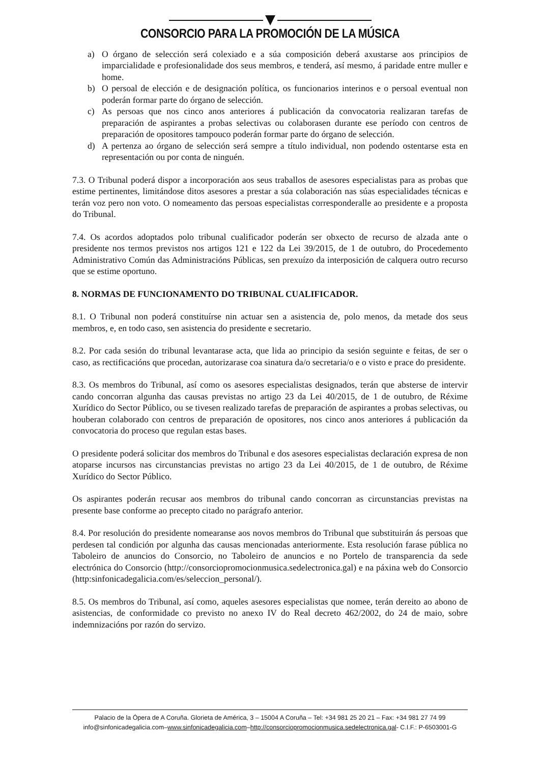CONSORCIO PARA LA PROMOCIÓN DE LA MÚSICA
a) O órgano de selección será colexiado e a súa composición deberá axustarse aos principios de imparcialidade e profesionalidade dos seus membros, e tenderá, así mesmo, á paridade entre muller e home.
b) O persoal de elección e de designación política, os funcionarios interinos e o persoal eventual non poderán formar parte do órgano de selección.
c) As persoas que nos cinco anos anteriores á publicación da convocatoria realizaran tarefas de preparación de aspirantes a probas selectivas ou colaborasen durante ese período con centros de preparación de opositores tampouco poderán formar parte do órgano de selección.
d) A pertenza ao órgano de selección será sempre a título individual, non podendo ostentarse esta en representación ou por conta de ninguén.
7.3. O Tribunal poderá dispor a incorporación aos seus traballos de asesores especialistas para as probas que estime pertinentes, limitándose ditos asesores a prestar a súa colaboración nas súas especialidades técnicas e terán voz pero non voto. O nomeamento das persoas especialistas corresponderalle ao presidente e a proposta do Tribunal.
7.4. Os acordos adoptados polo tribunal cualificador poderán ser obxecto de recurso de alzada ante o presidente nos termos previstos nos artigos 121 e 122 da Lei 39/2015, de 1 de outubro, do Procedemento Administrativo Común das Administracións Públicas, sen prexuízo da interposición de calquera outro recurso que se estime oportuno.
8. NORMAS DE FUNCIONAMENTO DO TRIBUNAL CUALIFICADOR.
8.1. O Tribunal non poderá constituírse nin actuar sen a asistencia de, polo menos, da metade dos seus membros, e, en todo caso, sen asistencia do presidente e secretario.
8.2. Por cada sesión do tribunal levantarase acta, que lida ao principio da sesión seguinte e feitas, de ser o caso, as rectificacións que procedan, autorizarase coa sinatura da/o secretaria/o e o visto e prace do presidente.
8.3. Os membros do Tribunal, así como os asesores especialistas designados, terán que absterse de intervir cando concorran algunha das causas previstas no artigo 23 da Lei 40/2015, de 1 de outubro, de Réxime Xurídico do Sector Público, ou se tivesen realizado tarefas de preparación de aspirantes a probas selectivas, ou houberan colaborado con centros de preparación de opositores, nos cinco anos anteriores á publicación da convocatoria do proceso que regulan estas bases.
O presidente poderá solicitar dos membros do Tribunal e dos asesores especialistas declaración expresa de non atoparse incursos nas circunstancias previstas no artigo 23 da Lei 40/2015, de 1 de outubro, de Réxime Xurídico do Sector Público.
Os aspirantes poderán recusar aos membros do tribunal cando concorran as circunstancias previstas na presente base conforme ao precepto citado no parágrafo anterior.
8.4. Por resolución do presidente nomearanse aos novos membros do Tribunal que substituirán ás persoas que perdesen tal condición por algunha das causas mencionadas anteriormente. Esta resolución farase pública no Taboleiro de anuncios do Consorcio, no Taboleiro de anuncios e no Portelo de transparencia da sede electrónica do Consorcio (http://consorciopromocionmusica.sedelectronica.gal) e na páxina web do Consorcio (http:sinfonicadegalicia.com/es/seleccion_personal/).
8.5. Os membros do Tribunal, así como, aqueles asesores especialistas que nomee, terán dereito ao abono de asistencias, de conformidade co previsto no anexo IV do Real decreto 462/2002, do 24 de maio, sobre indemnizacións por razón do servizo.
Palacio de la Ópera de A Coruña. Glorieta de América, 3 – 15004 A Coruña – Tel: +34 981 25 20 21 – Fax: +34 981 27 74 99
info@sinfonicadegalicia.com–www.sinfonicadegalicia.com–http://consorciopromocionmusica.sedelectronica.gal- C.I.F.: P-6503001-G